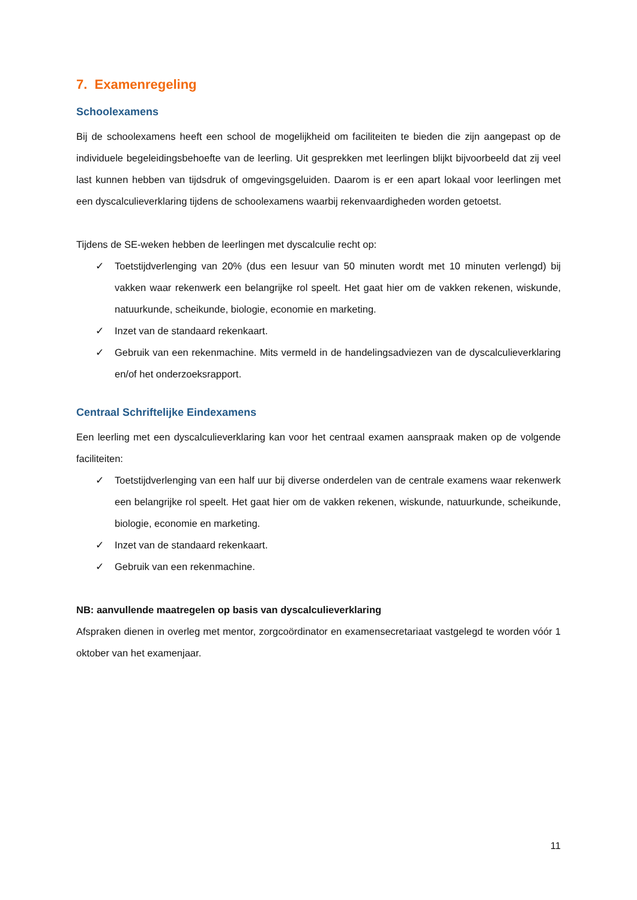7. Examenregeling
Schoolexamens
Bij de schoolexamens heeft een school de mogelijkheid om faciliteiten te bieden die zijn aangepast op de individuele begeleidingsbehoefte van de leerling. Uit gesprekken met leerlingen blijkt bijvoorbeeld dat zij veel last kunnen hebben van tijdsdruk of omgevingsgeluiden. Daarom is er een apart lokaal voor leerlingen met een dyscalculieverklaring tijdens de schoolexamens waarbij rekenvaardigheden worden getoetst.
Tijdens de SE-weken hebben de leerlingen met dyscalculie recht op:
✓ Toetstijdverlenging van 20% (dus een lesuur van 50 minuten wordt met 10 minuten verlengd) bij vakken waar rekenwerk een belangrijke rol speelt. Het gaat hier om de vakken rekenen, wiskunde, natuurkunde, scheikunde, biologie, economie en marketing.
✓ Inzet van de standaard rekenkaart.
✓ Gebruik van een rekenmachine. Mits vermeld in de handelingsadviezen van de dyscalculieverklaring en/of het onderzoeksrapport.
Centraal Schriftelijke Eindexamens
Een leerling met een dyscalculieverklaring kan voor het centraal examen aanspraak maken op de volgende faciliteiten:
✓ Toetstijdverlenging van een half uur bij diverse onderdelen van de centrale examens waar rekenwerk een belangrijke rol speelt. Het gaat hier om de vakken rekenen, wiskunde, natuurkunde, scheikunde, biologie, economie en marketing.
✓ Inzet van de standaard rekenkaart.
✓ Gebruik van een rekenmachine.
NB: aanvullende maatregelen op basis van dyscalculieverklaring
Afspraken dienen in overleg met mentor, zorgcoördinator en examensecretariaat vastgelegd te worden vóór 1 oktober van het examenjaar.
11